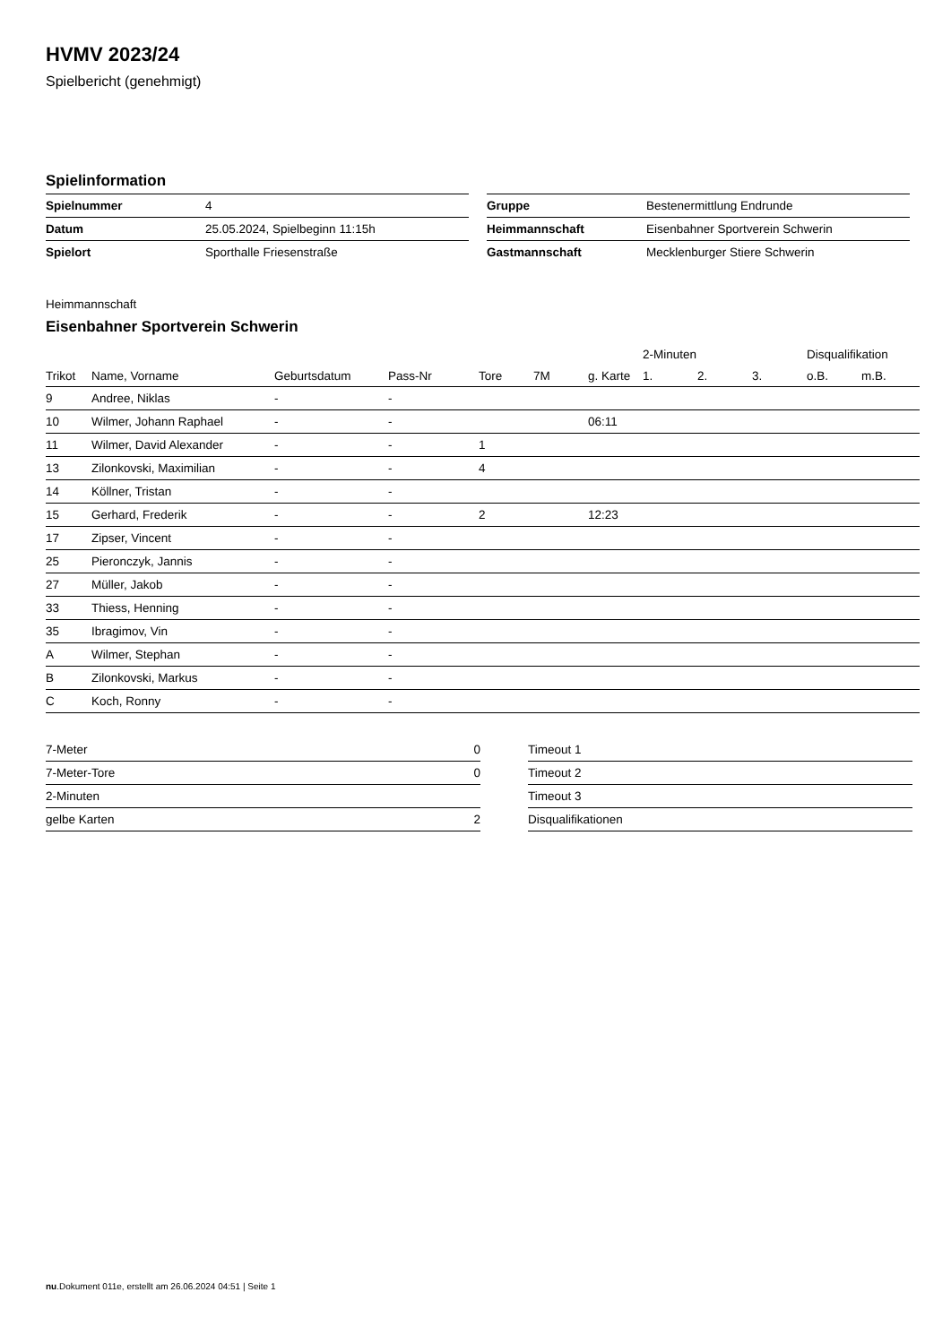HVMV 2023/24
Spielbericht (genehmigt)
Spielinformation
| Spielnummer | 4 |
| Datum | 25.05.2024, Spielbeginn 11:15h |
| Spielort | Sporthalle Friesenstraße |
| Gruppe | Bestenermittlung Endrunde |
| Heimmannschaft | Eisenbahner Sportverein Schwerin |
| Gastmannschaft | Mecklenburger Stiere Schwerin |
Heimmannschaft
Eisenbahner Sportverein Schwerin
| | | | | | | | 2-Minuten | | | Disqualifikation | |
| --- | --- | --- | --- | --- | --- | --- | --- | --- | --- | --- | --- |
| Trikot | Name, Vorname | Geburtsdatum | Pass-Nr | Tore | 7M | g. Karte | 1. | 2. | 3. | o.B. | m.B. |
| 9 | Andree, Niklas | - | - | | | | | | | | |
| 10 | Wilmer, Johann Raphael | - | - | | | 06:11 | | | | | |
| 11 | Wilmer, David Alexander | - | - | 1 | | | | | | | |
| 13 | Zilonkovski, Maximilian | - | - | 4 | | | | | | | |
| 14 | Köllner, Tristan | - | - | | | | | | | | |
| 15 | Gerhard, Frederik | - | - | 2 | | 12:23 | | | | | |
| 17 | Zipser, Vincent | - | - | | | | | | | | |
| 25 | Pieronczyk, Jannis | - | - | | | | | | | | |
| 27 | Müller, Jakob | - | - | | | | | | | | |
| 33 | Thiess, Henning | - | - | | | | | | | | |
| 35 | Ibragimov, Vin | - | - | | | | | | | | |
| A | Wilmer, Stephan | - | - | | | | | | | | |
| B | Zilonkovski, Markus | - | - | | | | | | | | |
| C | Koch, Ronny | - | - | | | | | | | | |
| 7-Meter | 0 |
| 7-Meter-Tore | 0 |
| 2-Minuten | |
| gelbe Karten | 2 |
| Timeout 1 |
| Timeout 2 |
| Timeout 3 |
| Disqualifikationen |
nu.Dokument 011e, erstellt am 26.06.2024 04:51 | Seite 1